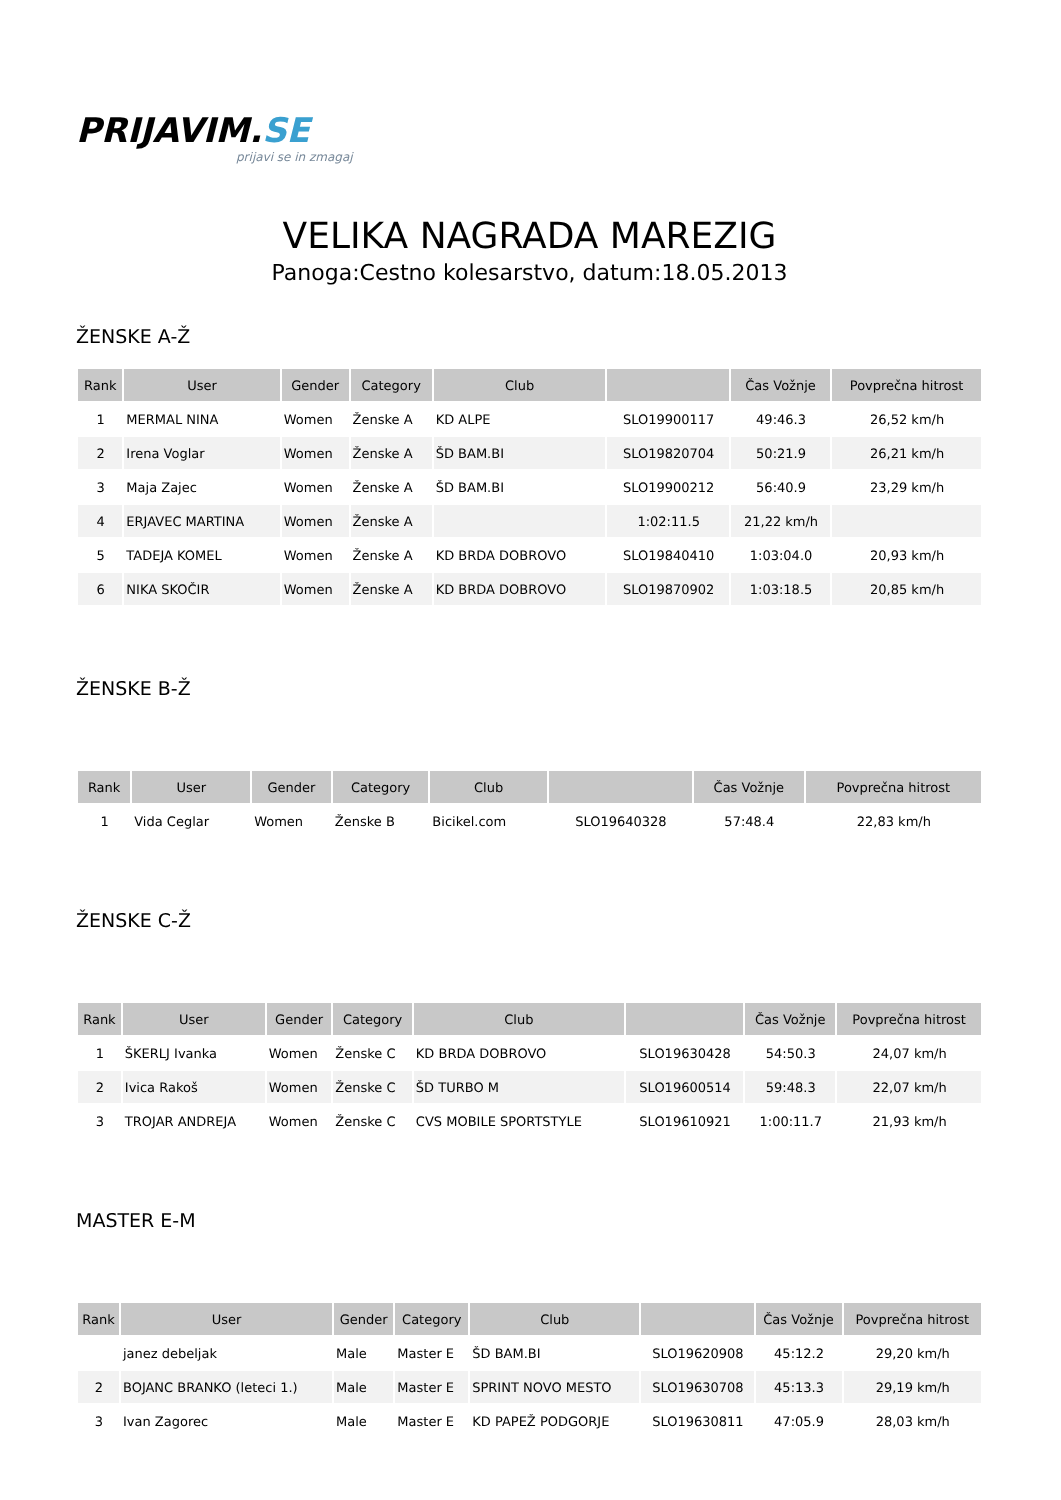PRIJAVIM.SE
prijavi se in zmagaj
VELIKA NAGRADA MAREZIG
Panoga:Cestno kolesarstvo, datum:18.05.2013
ŽENSKE A-Ž
| Rank | User | Gender | Category | Club | | Čas Vožnje | Povprečna hitrost |
| --- | --- | --- | --- | --- | --- | --- | --- |
| 1 | MERMAL NINA | Women | Ženske A | KD ALPE | SLO19900117 | 49:46.3 | 26,52 km/h |
| 2 | Irena Voglar | Women | Ženske A | ŠD BAM.BI | SLO19820704 | 50:21.9 | 26,21 km/h |
| 3 | Maja Zajec | Women | Ženske A | ŠD BAM.BI | SLO19900212 | 56:40.9 | 23,29 km/h |
| 4 | ERJAVEC MARTINA | Women | Ženske A | | 1:02:11.5 | 21,22 km/h | |
| 5 | TADEJA KOMEL | Women | Ženske A | KD BRDA DOBROVO | SLO19840410 | 1:03:04.0 | 20,93 km/h |
| 6 | NIKA SKOČIR | Women | Ženske A | KD BRDA DOBROVO | SLO19870902 | 1:03:18.5 | 20,85 km/h |
ŽENSKE B-Ž
| Rank | User | Gender | Category | Club | | Čas Vožnje | Povprečna hitrost |
| --- | --- | --- | --- | --- | --- | --- | --- |
| 1 | Vida Ceglar | Women | Ženske B | Bicikel.com | SLO19640328 | 57:48.4 | 22,83 km/h |
ŽENSKE C-Ž
| Rank | User | Gender | Category | Club | | Čas Vožnje | Povprečna hitrost |
| --- | --- | --- | --- | --- | --- | --- | --- |
| 1 | ŠKERLJ Ivanka | Women | Ženske C | KD BRDA DOBROVO | SLO19630428 | 54:50.3 | 24,07 km/h |
| 2 | Ivica Rakoš | Women | Ženske C | ŠD TURBO M | SLO19600514 | 59:48.3 | 22,07 km/h |
| 3 | TROJAR ANDREJA | Women | Ženske C | CVS MOBILE SPORTSTYLE | SLO19610921 | 1:00:11.7 | 21,93 km/h |
MASTER E-M
| Rank | User | Gender | Category | Club | | Čas Vožnje | Povprečna hitrost |
| --- | --- | --- | --- | --- | --- | --- | --- |
| | janez debeljak | Male | Master E | ŠD BAM.BI | SLO19620908 | 45:12.2 | 29,20 km/h |
| 2 | BOJANC BRANKO (leteci 1.) | Male | Master E | SPRINT NOVO MESTO | SLO19630708 | 45:13.3 | 29,19 km/h |
| 3 | Ivan Zagorec | Male | Master E | KD PAPEŽ PODGORJE | SLO19630811 | 47:05.9 | 28,03 km/h |